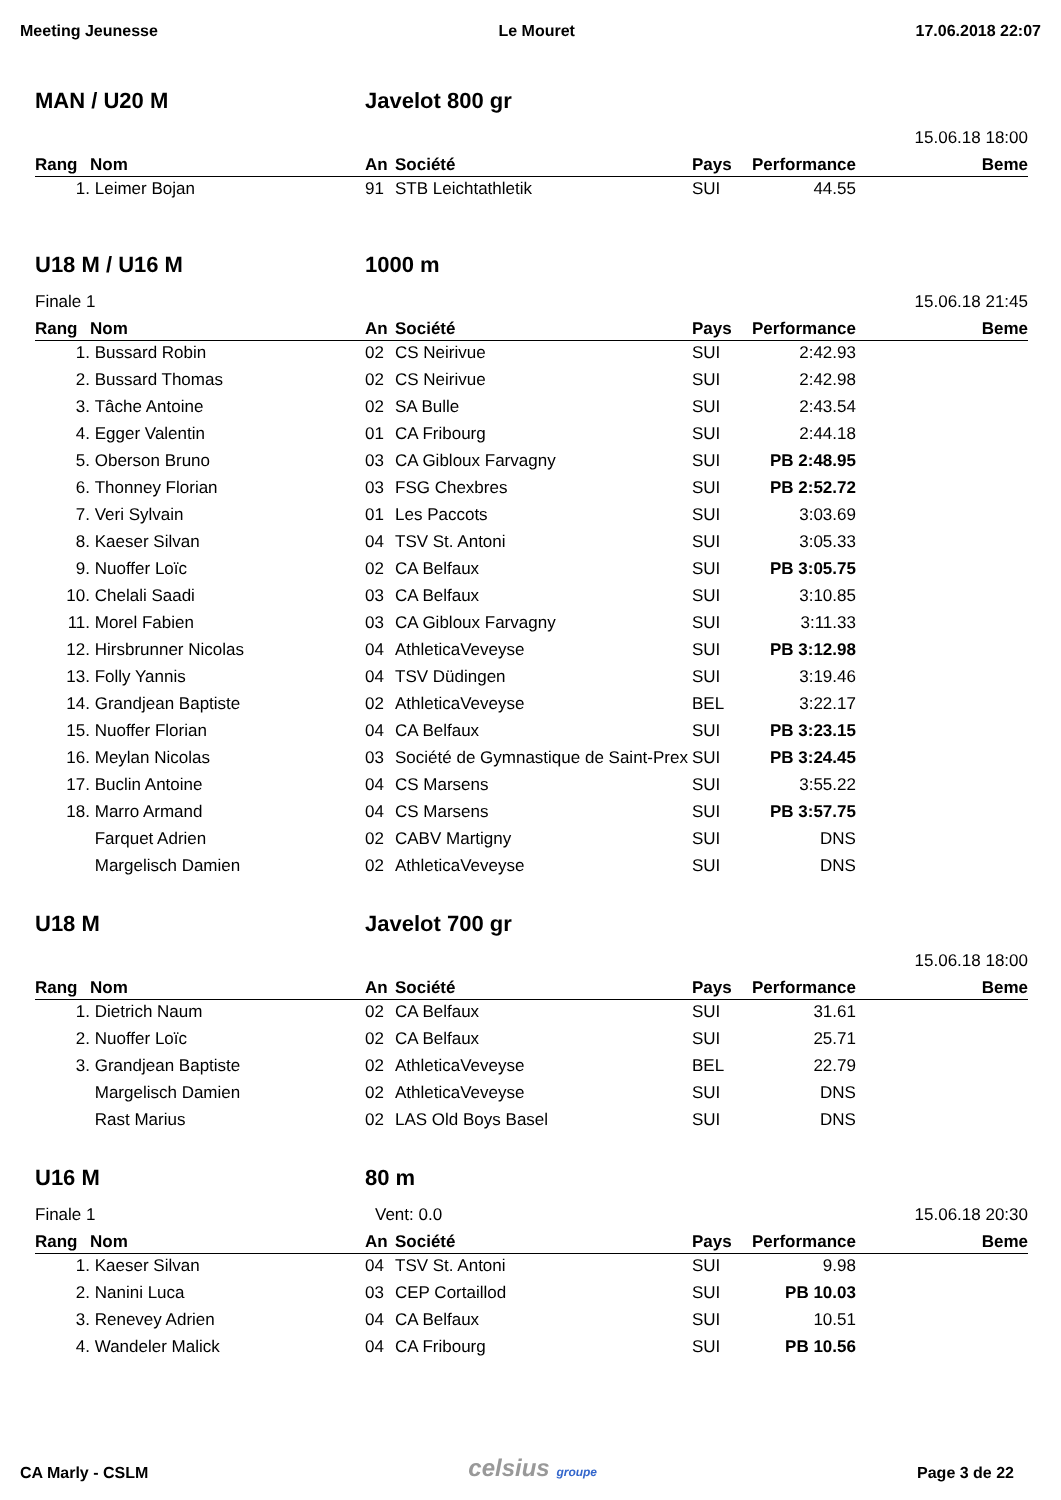Meeting Jeunesse Le Mouret 17.06.2018 22:07
MAN / U20 M Javelot 800 gr
15.06.18 18:00
| Rang | Nom | An | Société | Pays | Performance | Beme |
| --- | --- | --- | --- | --- | --- | --- |
| 1. | Leimer Bojan | 91 | STB Leichtathletik | SUI | 44.55 | |
U18 M / U16 M 1000 m
Finale 1 15.06.18 21:45
| Rang | Nom | An | Société | Pays | Performance | Beme |
| --- | --- | --- | --- | --- | --- | --- |
| 1. | Bussard Robin | 02 | CS Neirivue | SUI | 2:42.93 | |
| 2. | Bussard Thomas | 02 | CS Neirivue | SUI | 2:42.98 | |
| 3. | Tâche Antoine | 02 | SA Bulle | SUI | 2:43.54 | |
| 4. | Egger Valentin | 01 | CA Fribourg | SUI | 2:44.18 | |
| 5. | Oberson Bruno | 03 | CA Gibloux Farvagny | SUI | PB 2:48.95 | |
| 6. | Thonney Florian | 03 | FSG Chexbres | SUI | PB 2:52.72 | |
| 7. | Veri Sylvain | 01 | Les Paccots | SUI | 3:03.69 | |
| 8. | Kaeser Silvan | 04 | TSV St. Antoni | SUI | 3:05.33 | |
| 9. | Nuoffer Loïc | 02 | CA Belfaux | SUI | PB 3:05.75 | |
| 10. | Chelali Saadi | 03 | CA Belfaux | SUI | 3:10.85 | |
| 11. | Morel Fabien | 03 | CA Gibloux Farvagny | SUI | 3:11.33 | |
| 12. | Hirsbrunner Nicolas | 04 | AthleticaVeveyse | SUI | PB 3:12.98 | |
| 13. | Folly Yannis | 04 | TSV Düdingen | SUI | 3:19.46 | |
| 14. | Grandjean Baptiste | 02 | AthleticaVeveyse | BEL | 3:22.17 | |
| 15. | Nuoffer Florian | 04 | CA Belfaux | SUI | PB 3:23.15 | |
| 16. | Meylan Nicolas | 03 | Société de Gymnastique de Saint-Prex | SUI | PB 3:24.45 | |
| 17. | Buclin Antoine | 04 | CS Marsens | SUI | 3:55.22 | |
| 18. | Marro Armand | 04 | CS Marsens | SUI | PB 3:57.75 | |
| | Farquet Adrien | 02 | CABV Martigny | SUI | DNS | |
| | Margelisch Damien | 02 | AthleticaVeveyse | SUI | DNS | |
U18 M Javelot 700 gr
15.06.18 18:00
| Rang | Nom | An | Société | Pays | Performance | Beme |
| --- | --- | --- | --- | --- | --- | --- |
| 1. | Dietrich Naum | 02 | CA Belfaux | SUI | 31.61 | |
| 2. | Nuoffer Loïc | 02 | CA Belfaux | SUI | 25.71 | |
| 3. | Grandjean Baptiste | 02 | AthleticaVeveyse | BEL | 22.79 | |
| | Margelisch Damien | 02 | AthleticaVeveyse | SUI | DNS | |
| | Rast Marius | 02 | LAS Old Boys Basel | SUI | DNS | |
U16 M 80 m
Finale 1 Vent: 0.0 15.06.18 20:30
| Rang | Nom | An | Société | Pays | Performance | Beme |
| --- | --- | --- | --- | --- | --- | --- |
| 1. | Kaeser Silvan | 04 | TSV St. Antoni | SUI | 9.98 | |
| 2. | Nanini Luca | 03 | CEP Cortaillod | SUI | PB 10.03 | |
| 3. | Renevey Adrien | 04 | CA Belfaux | SUI | 10.51 | |
| 4. | Wandeler Malick | 04 | CA Fribourg | SUI | PB 10.56 | |
CA Marly - CSLM celsius groupe Page 3 de 22